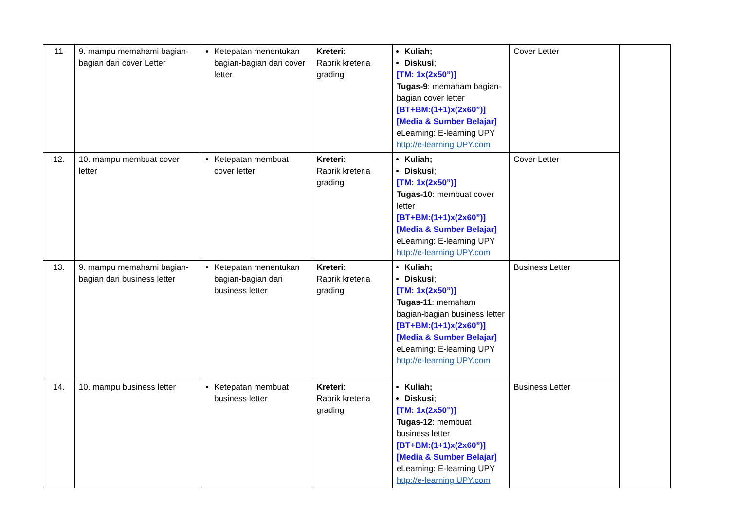| 11 | 9. mampu memahami bagian-bagian dari cover Letter | Ketepatan menentukan bagian-bagian dari cover letter | Kreteri : Rabrik kreteria grading | Kuliah; Diskusi ; [TM: 1x(2x50”)] Tugas-9 : memaham bagian-bagian cover letter [BT+BM:(1+1)x(2x60”)] [Media & Sumber Belajar] eLearning: E-learning UPY http://e-learning UPY.com | Cover Letter | |
| 12. | 10. mampu membuat cover letter | Ketepatan membuat cover letter | Kreteri : Rabrik kreteria grading | Kuliah; Diskusi ; [TM: 1x(2x50”)] Tugas-10 : membuat cover letter [BT+BM:(1+1)x(2x60”)] [Media & Sumber Belajar] eLearning: E-learning UPY http://e-learning UPY.com | Cover Letter | |
| 13. | 9. mampu memahami bagian-bagian dari business letter | Ketepatan menentukan bagian-bagian dari business letter | Kreteri : Rabrik kreteria grading | Kuliah; Diskusi ; [TM: 1x(2x50”)] Tugas-11 : memaham bagian-bagian business letter [BT+BM:(1+1)x(2x60”)] [Media & Sumber Belajar] eLearning: E-learning UPY http://e-learning UPY.com | Business Letter | |
| 14. | 10. mampu business letter | Ketepatan membuat business letter | Kreteri : Rabrik kreteria grading | Kuliah; Diskusi ; [TM: 1x(2x50”)] Tugas-12 : membuat business letter [BT+BM:(1+1)x(2x60”)] [Media & Sumber Belajar] eLearning: E-learning UPY http://e-learning UPY.com | Business Letter | |